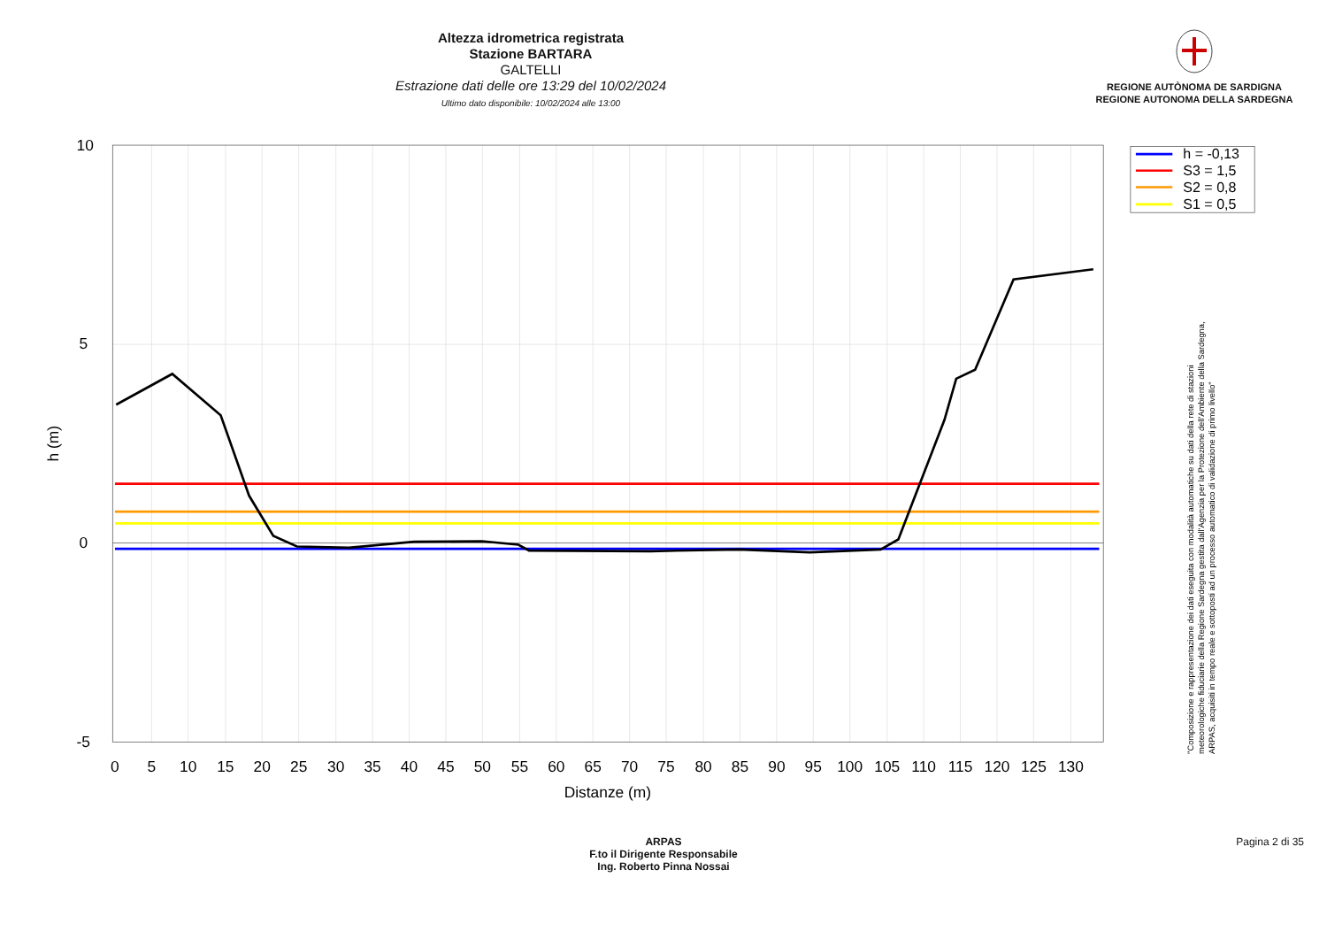Altezza idrometrica registrata
Stazione BARTARA
GALTELLI
Estrazione dati delle ore 13:29 del 10/02/2024
Ultimo dato disponibile: 10/02/2024 alle 13:00
REGIONE AUTÒNOMA DE SARDIGNA
REGIONE AUTONOMA DELLA SARDEGNA
10
5
0
-5
0
5
10
15
20
25
30
35
40
45
50
55
60
65
70
75
80
85
90
95
100
105
110
115
120
125
130
Distanze (m)
h (m)
h = -0,13
S3 = 1,5
S2 = 0,8
S1 = 0,5
"Composizione e rappresentazione dei dati eseguita con modalità automatiche su dati della rete di stazioni
meteorologiche fiduciarie della Regione Sardegna gestita dall'Agenzia per la Protezione dell'Ambiente della Sardegna,
ARPAS, acquisiti in tempo reale e sottoposti ad un processo automatico di validazione di primo livello"
ARPAS
F.to il Dirigente Responsabile
Ing. Roberto Pinna Nossai
Pagina 2 di 35